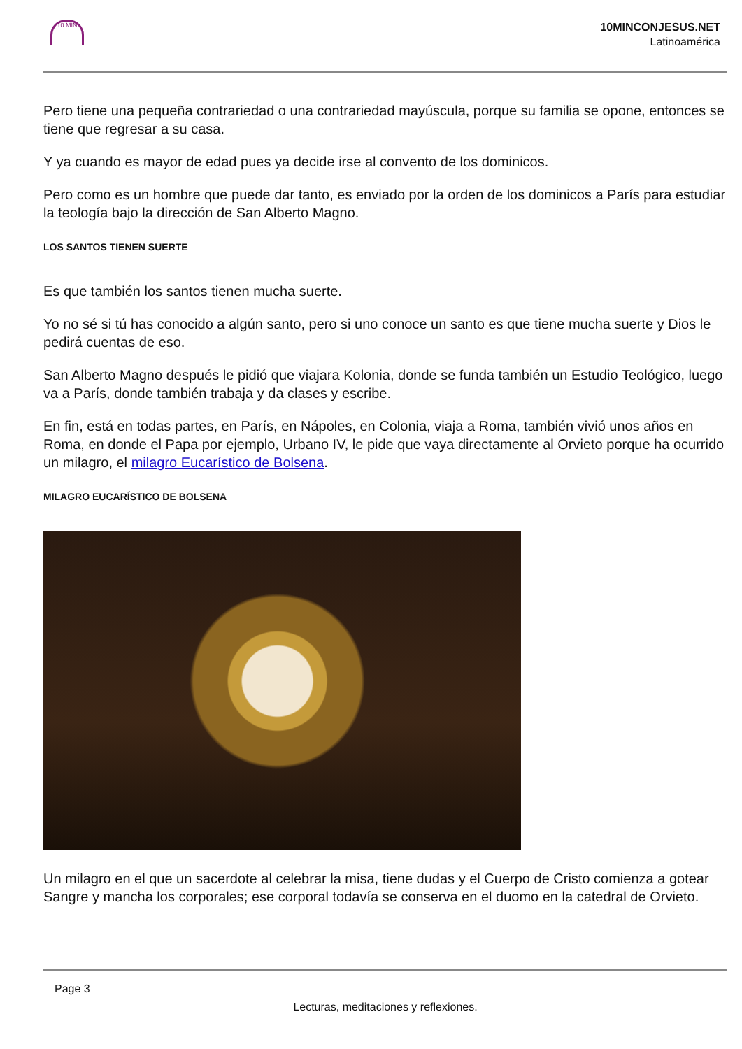10 MIN
10MINCONJESUS.NET
Latinoamérica
Pero tiene una pequeña contrariedad o una contrariedad mayúscula, porque su familia se opone, entonces se tiene que regresar a su casa.
Y ya cuando es mayor de edad pues ya decide irse al convento de los dominicos.
Pero como es un hombre que puede dar tanto, es enviado por la orden de los dominicos a París para estudiar la teología bajo la dirección de San Alberto Magno.
LOS SANTOS TIENEN SUERTE
Es que también los santos tienen mucha suerte.
Yo no sé si tú has conocido a algún santo, pero si uno conoce un santo es que tiene mucha suerte y Dios le pedirá cuentas de eso.
San Alberto Magno después le pidió que viajara Kolonia, donde se funda también un Estudio Teológico, luego va a París, donde también trabaja y da clases y escribe.
En fin, está en todas partes, en París, en Nápoles, en Colonia, viaja a Roma, también vivió unos años en Roma, en donde el Papa por ejemplo, Urbano IV, le pide que vaya directamente al Orvieto porque ha ocurrido un milagro, el milagro Eucarístico de Bolsena.
MILAGRO EUCARÍSTICO DE BOLSENA
Un milagro en el que un sacerdote al celebrar la misa, tiene dudas y el Cuerpo de Cristo comienza a gotear Sangre y mancha los corporales; ese corporal todavía se conserva en el duomo en la catedral de Orvieto.
Page 3
Lecturas, meditaciones y reflexiones.